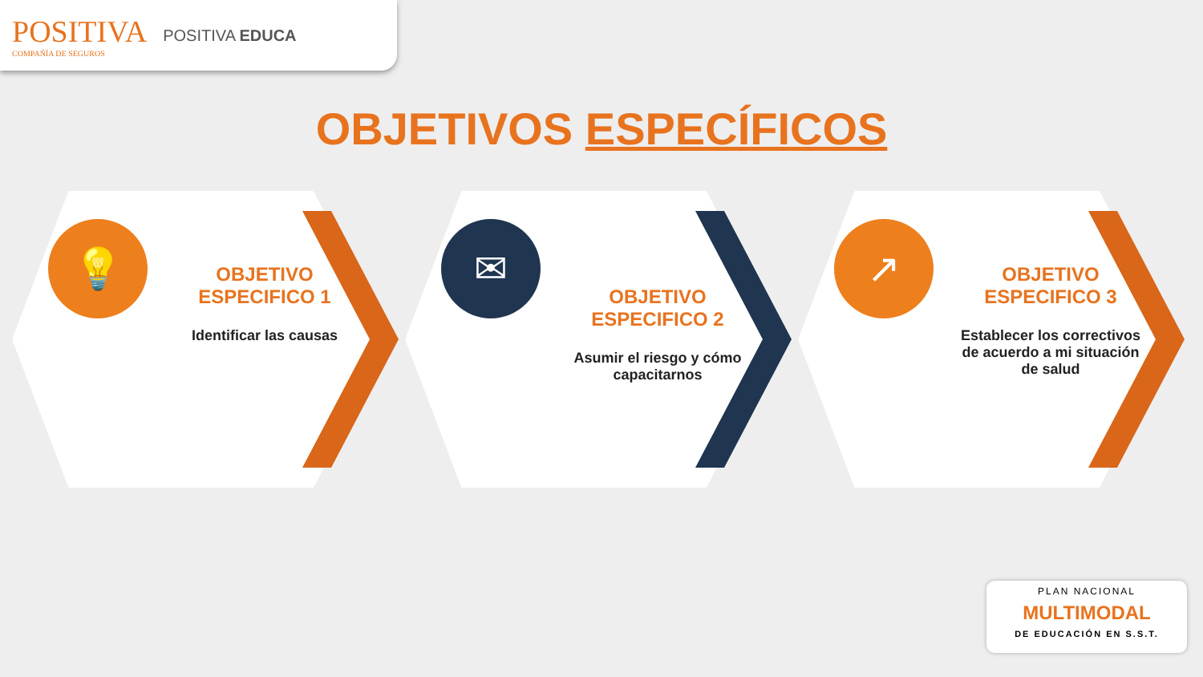POSITIVA
COMPAÑÍA DE SEGUROS
POSITIVA EDUCA
OBJETIVOS ESPECÍFICOS
💡
OBJETIVO ESPECIFICO 1
Identificar las causas
✉
OBJETIVO ESPECIFICO 2
Asumir el riesgo y cómo capacitarnos
↗
OBJETIVO ESPECIFICO 3
Establecer los correctivos de acuerdo a mi situación de salud
PLAN NACIONAL
MULTIMODAL
DE EDUCACIÓN EN S.S.T.